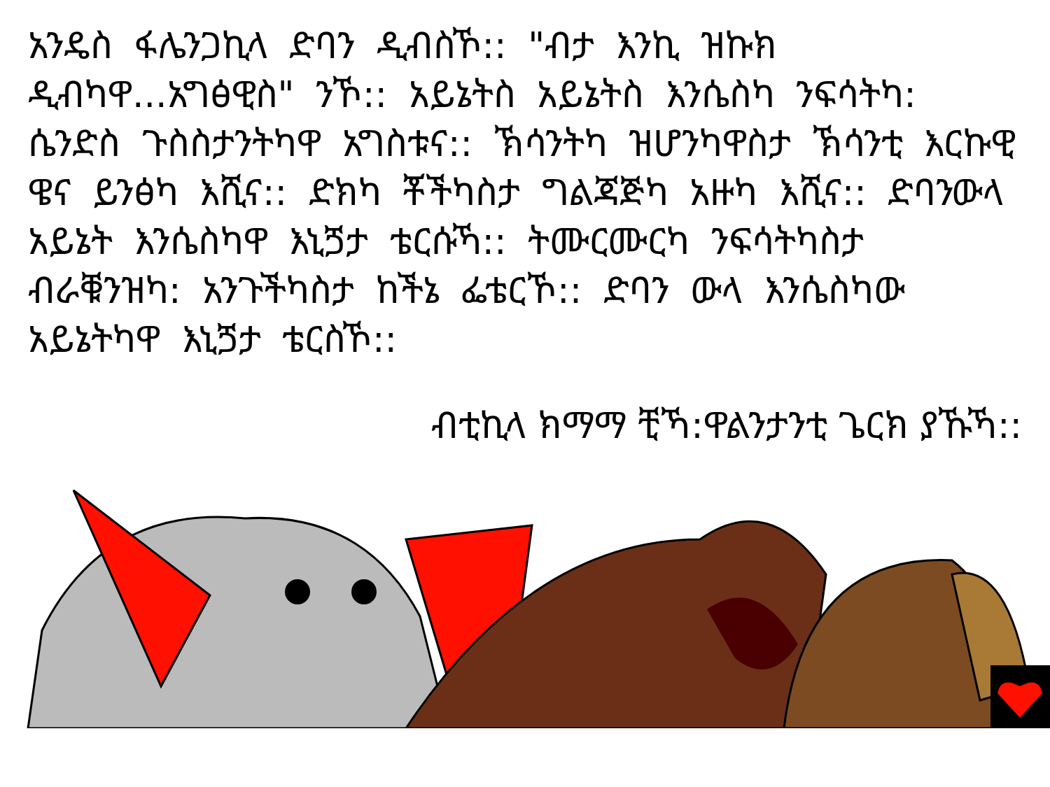አንዴስ ፋሌንጋኪላ ድባን ዲብስኾ:: "ብታ እንኪ ዝኩክ ዲብካዋ...አግፅዊስ" ንኾ:: አይኔትስ አይኔትስ እንሴስካ ንፍሳትካ: ሴንድስ ጉስስታንትካዋ አግስቱና:: ኽሳንትካ ዝሆንካዋስታ ኽሳንቲ እርኩዊ ዌና ይንፅካ እሺና:: ድክካ ቾችካስታ ግልጃጅካ አዙካ እሺና:: ድባንውላ አይኔት እንሴስካዋ እኒጛታ ቴርሱኻ:: ትሙርሙርካ ንፍሳትካስታ ብራቑንዝካ: አንጉችካስታ ከችኔ ፌቴርኾ:: ድባን ውላ እንሴስካው አይኔትካዋ እኒጛታ ቴርስኾ::
ብቲኪላ ክማማ ቺኻ:ዋልንታንቲ ጌርክ ያኹኻ::